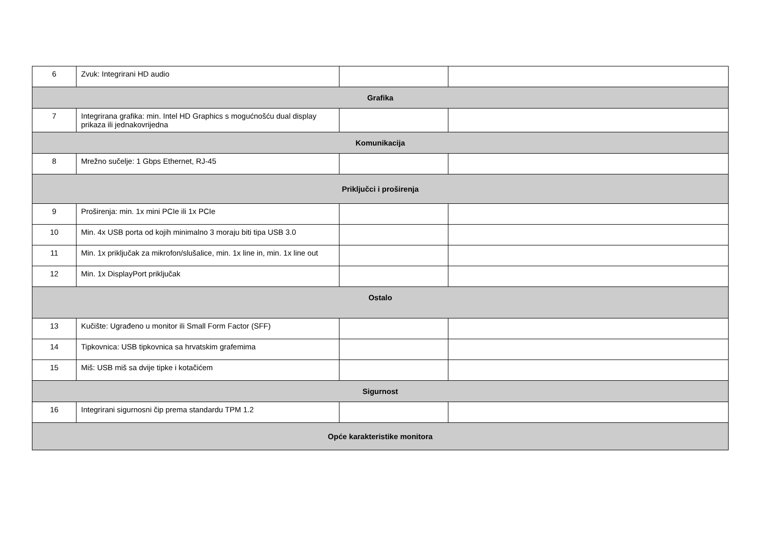| 6 | Zvuk: Integrirani HD audio | | |
| Grafika | | | |
| 7 | Integrirana grafika: min. Intel HD Graphics s mogućnošću dual display prikaza ili jednakovrijedna | | |
| Komunikacija | | | |
| 8 | Mrežno sučelje: 1 Gbps Ethernet, RJ-45 | | |
| Priključci i proširenja | | | |
| 9 | Proširenja: min. 1x mini PCIe ili 1x PCIe | | |
| 10 | Min. 4x USB porta od kojih minimalno 3 moraju biti tipa USB 3.0 | | |
| 11 | Min. 1x priključak za mikrofon/slušalice, min. 1x line in, min. 1x line out | | |
| 12 | Min. 1x DisplayPort priključak | | |
| Ostalo | | | |
| 13 | Kučište: Ugrađeno u monitor ili Small Form Factor (SFF) | | |
| 14 | Tipkovnica: USB tipkovnica sa hrvatskim grafemima | | |
| 15 | Miš: USB miš sa dvije tipke i kotačićem | | |
| Sigurnost | | | |
| 16 | Integrirani sigurnosni čip prema standardu TPM 1.2 | | |
| Opće karakteristike monitora | | | |